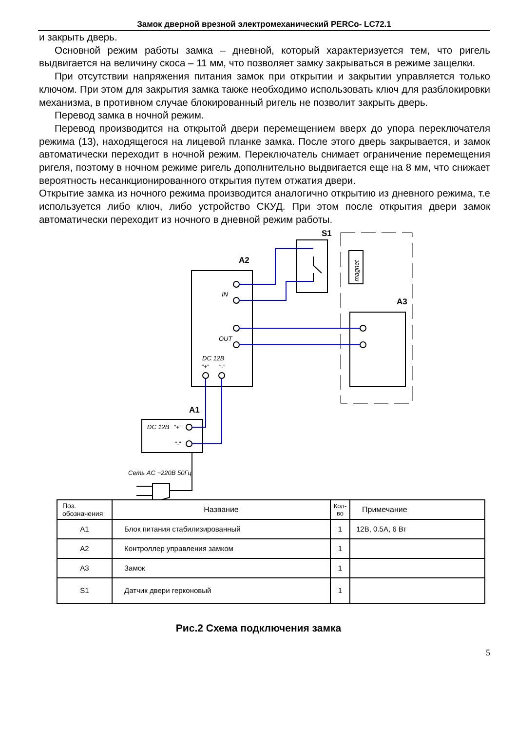Замок дверной врезной электромеханический PERCo- LC72.1
и закрыть дверь.
Основной режим работы замка – дневной, который характеризуется тем, что ригель выдвигается на величину скоса – 11 мм, что позволяет замку закрываться в режиме защелки.
При отсутствии напряжения питания замок при открытии и закрытии управляется только ключом. При этом для закрытия замка также необходимо использовать ключ для разблокировки механизма, в противном случае блокированный ригель не позволит закрыть дверь.
Перевод замка в ночной режим.
Перевод производится на открытой двери перемещением вверх до упора переключателя режима (13), находящегося на лицевой планке замка. После этого дверь закрывается, и замок автоматически переходит в ночной режим. Переключатель снимает ограничение перемещения ригеля, поэтому в ночном режиме ригель дополнительно выдвигается еще на 8 мм, что снижает вероятность несанкционированного открытия путем отжатия двери.
Открытие замка из ночного режима производится аналогично открытию из дневного режима, т.е используется либо ключ, либо устройство СКУД. При этом после открытия двери замок автоматически переходит из ночного в дневной режим работы.
S1
A2
A3
A1
IN
OUT
DC 12В
DC 12В
Сеть AC ~220В 50Гц
magnet
"+"
"-"
"+"
"-"
| Поз. обозначения | Название | Кол-во | Примечание |
| --- | --- | --- | --- |
| A1 | Блок питания стабилизированный | 1 | 12В, 0.5А, 6 Вт |
| A2 | Контроллер управления замком | 1 | |
| A3 | Замок | 1 | |
| S1 | Датчик двери герконовый | 1 | |
Рис.2 Схема подключения замка
5